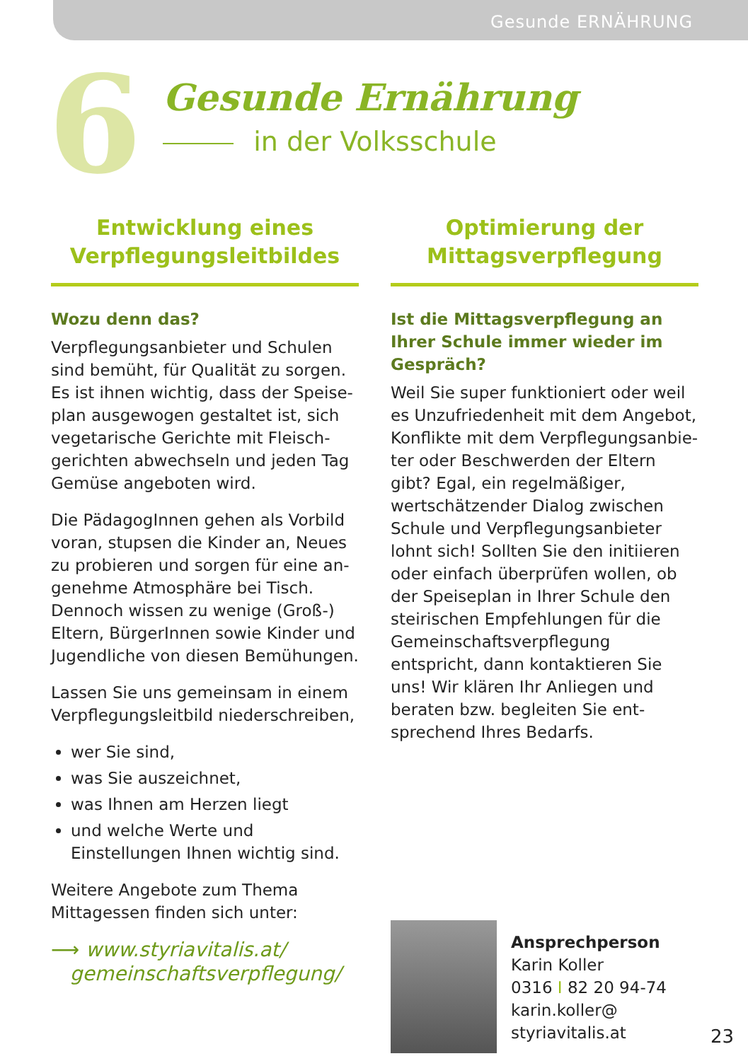Gesunde ERNÄHRUNG
6
Gesunde Ernährung
in der Volksschule
Entwicklung eines Verpflegungsleitbildes
Wozu denn das?
Verpflegungsanbieter und Schulen sind bemüht, für Qualität zu sorgen. Es ist ihnen wichtig, dass der Speise­plan ausgewogen gestaltet ist, sich vegetarische Gerichte mit Fleisch­gerichten abwechseln und jeden Tag Gemüse angeboten wird.
Die PädagogInnen gehen als Vorbild voran, stupsen die Kinder an, Neues zu probieren und sorgen für eine an­genehme Atmosphäre bei Tisch. Dennoch wissen zu wenige (Groß-) Eltern, BürgerInnen sowie Kinder und Jugendliche von diesen Bemühungen.
Lassen Sie uns gemeinsam in einem Verpflegungsleitbild niederschreiben,
wer Sie sind,
was Sie auszeichnet,
was Ihnen am Herzen liegt
und welche Werte und Einstellungen Ihnen wichtig sind.
Weitere Angebote zum Thema Mittagessen finden sich unter:
⟶ www.styriavitalis.at/
gemeinschaftsverpflegung/
Optimierung der Mittagsverpflegung
Ist die Mittagsverpflegung an Ihrer Schule immer wieder im Gespräch?
Weil Sie super funktioniert oder weil es Unzufriedenheit mit dem Angebot, Konflikte mit dem Verpflegungsanbie­ter oder Beschwerden der Eltern gibt? Egal, ein regelmäßiger, wertschätzen­der Dialog zwischen Schule und Verpflegungsanbieter lohnt sich! Sollten Sie den initiieren oder einfach überprüfen wollen, ob der Speiseplan in Ihrer Schule den steirischen Emp­fehlungen für die Gemeinschafts­verpflegung entspricht, dann kontak­tieren Sie uns! Wir klären Ihr Anliegen und beraten bzw. begleiten Sie ent­sprechend Ihres Bedarfs.
Ansprechperson
Karin Koller
0316 I 82 20 94-74
karin.koller@
styriavitalis.at
23